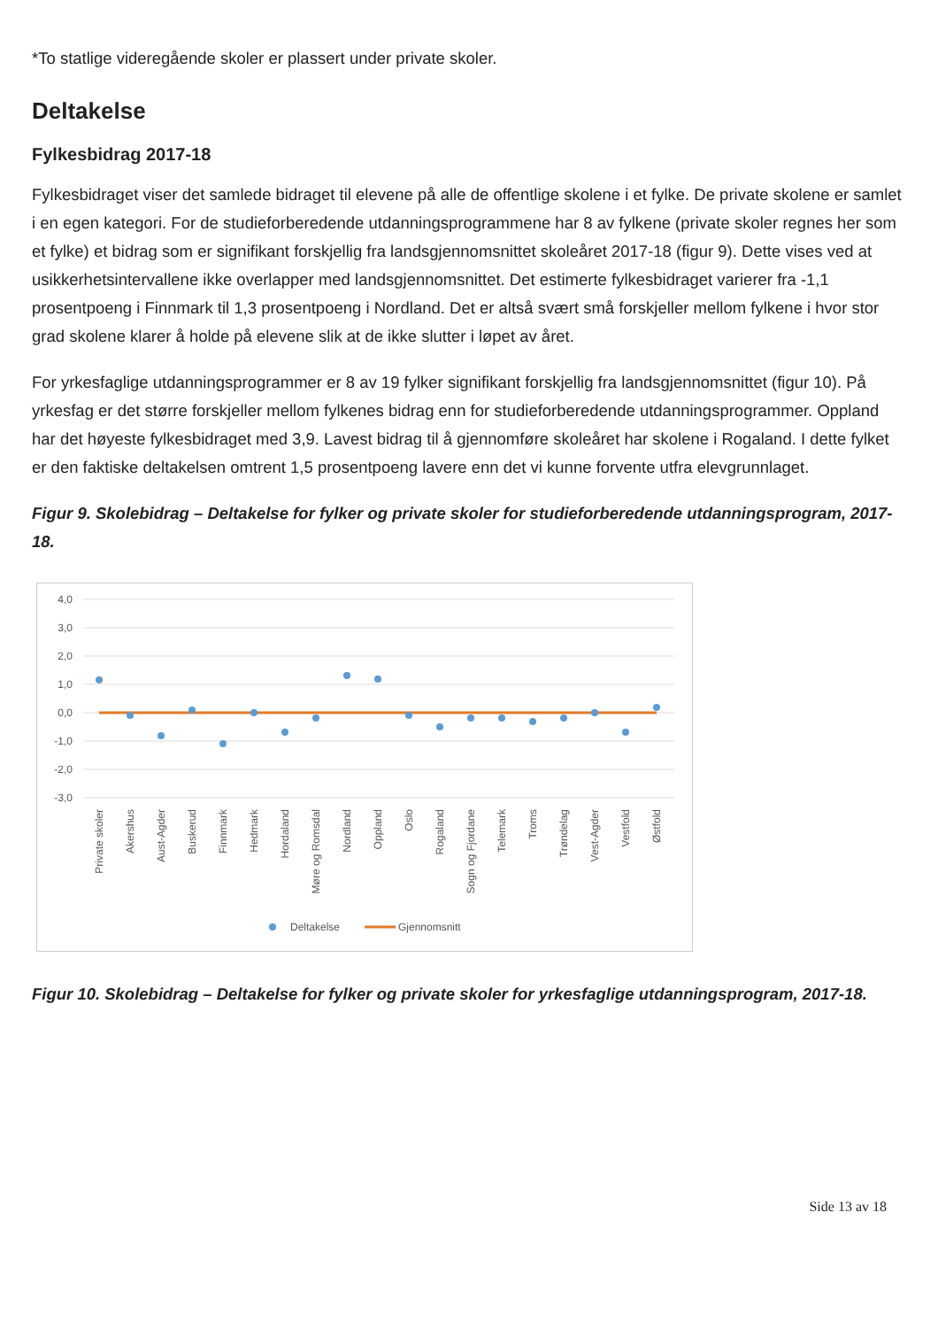*To statlige videregående skoler er plassert under private skoler.
Deltakelse
Fylkesbidrag 2017-18
Fylkesbidraget viser det samlede bidraget til elevene på alle de offentlige skolene i et fylke. De private skolene er samlet i en egen kategori. For de studieforberedende utdanningsprogrammene har 8 av fylkene (private skoler regnes her som et fylke) et bidrag som er signifikant forskjellig fra landsgjennomsnittet skoleåret 2017-18 (figur 9). Dette vises ved at usikkerhetsintervallene ikke overlapper med landsgjennomsnittet. Det estimerte fylkesbidraget varierer fra -1,1 prosentpoeng i Finnmark til 1,3 prosentpoeng i Nordland. Det er altså svært små forskjeller mellom fylkene i hvor stor grad skolene klarer å holde på elevene slik at de ikke slutter i løpet av året.
For yrkesfaglige utdanningsprogrammer er 8 av 19 fylker signifikant forskjellig fra landsgjennomsnittet (figur 10). På yrkesfag er det større forskjeller mellom fylkenes bidrag enn for studieforberedende utdanningsprogrammer. Oppland har det høyeste fylkesbidraget med 3,9. Lavest bidrag til å gjennomføre skoleåret har skolene i Rogaland. I dette fylket er den faktiske deltakelsen omtrent 1,5 prosentpoeng lavere enn det vi kunne forvente utfra elevgrunnlaget.
Figur 9. Skolebidrag – Deltakelse for fylker og private skoler for studieforberedende utdanningsprogram, 2017-18.
4,0
3,0
2,0
1,0
0,0
-1,0
-2,0
-3,0
Private skoler
Akershus
Aust-Agder
Buskerud
Finnmark
Hedmark
Hordaland
Møre og Romsdal
Nordland
Oppland
Oslo
Rogaland
Sogn og Fjordane
Telemark
Troms
Trøndelag
Vest-Agder
Vestfold
Østfold
Deltakelse
Gjennomsnitt
Figur 10. Skolebidrag – Deltakelse for fylker og private skoler for yrkesfaglige utdanningsprogram, 2017-18.
Side 13 av 18